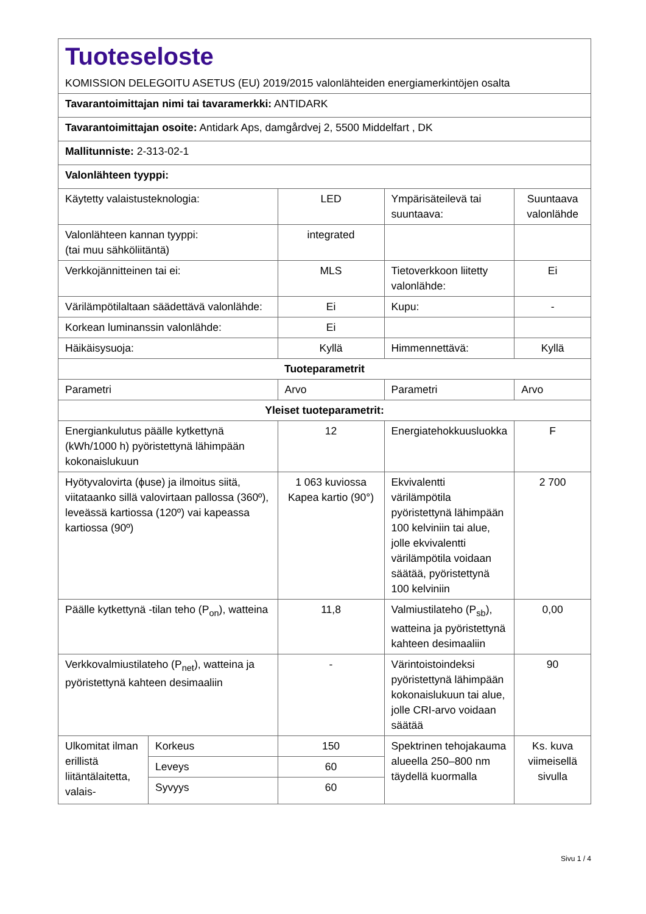| Tuoteseloste KOMISSION DELEGOITU ASETUS (EU) 2019/2015 valonlähteiden energiamerkintöjen osalta | | | | |
| Tavarantoimittajan nimi tai tavaramerkki: ANTIDARK | | | | |
| Tavarantoimittajan osoite: Antidark Aps, damgårdvej 2, 5500 Middelfart , DK | | | | |
| Mallitunniste: 2-313-02-1 | | | | |
| Valonlähteen tyyppi: | | | | |
| Käytetty valaistusteknologia: | | LED | Ympärisäteilevä tai suuntaava: | Suuntaava valonlähde |
| Valonlähteen kannan tyyppi: (tai muu sähköliitäntä) | | integrated | | |
| Verkkojännitteinen tai ei: | | MLS | Tietoverkkoon liitetty valonlähde: | Ei |
| Värilämpötilaltaan säädettävä valonlähde: | | Ei | Kupu: | - |
| Korkean luminanssin valonlähde: | | Ei | | |
| Häikäisysuoja: | | Kyllä | Himmennettävä: | Kyllä |
| Tuoteparametrit | | | | |
| Parametri | | Arvo | Parametri | Arvo |
| Yleiset tuoteparametrit: | | | | |
| Energiankulutus päälle kytkettynä (kWh/1000 h) pyöristettynä lähimpään kokonaislukuun | | 12 | Energiatehokkuusluokka | F |
| Hyötyvalovirta (ϕuse) ja ilmoitus siitä, viitataanko sillä valovirtaan pallossa (360º), leveässä kartiossa (120º) vai kapeassa kartiossa (90º) | | 1 063 kuviossa Kapea kartio (90°) | Ekvivalentti värilämpötila pyöristettynä lähimpään 100 kelviniin tai alue, jolle ekvivalentti värilämpötila voidaan säätää, pyöristettynä 100 kelviniin | 2 700 |
| Päälle kytkettynä -tilan teho (P<sub>on</sub>), watteina | | 11,8 | Valmiustilateho (P<sub>sb</sub>), watteina ja pyöristettynä kahteen desimaaliin | 0,00 |
| Verkkovalmiustilateho (P<sub>net</sub>), watteina ja pyöristettynä kahteen desimaaliin | | - | Värintoistoindeksi pyöristettynä lähimpään kokonaislukuun tai alue, jolle CRI-arvo voidaan säätää | 90 |
| Ulkomitat ilman erillistä liitäntälaitetta, valais- | Korkeus | 150 | Spektrinen tehojakauma alueella 250–800 nm täydellä kuormalla | Ks. kuva viimeisellä sivulla |
| | Leveys | 60 | | |
| | Syvyys | 60 | | |
Sivu 1 / 4